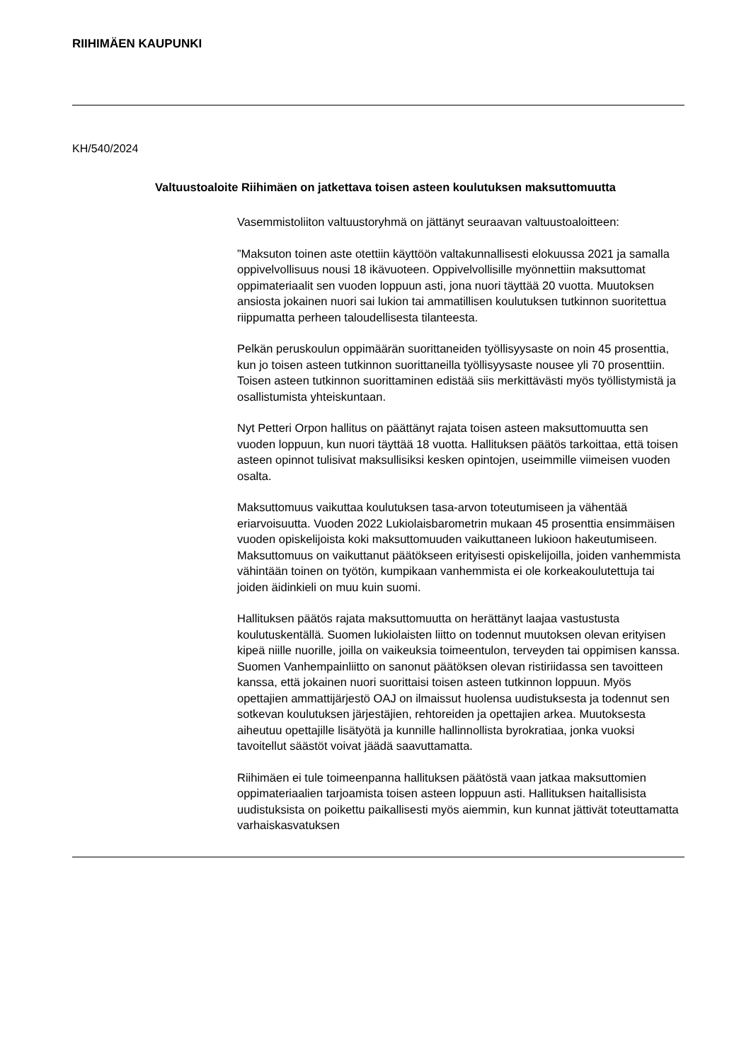RIIHIMÄEN KAUPUNKI
KH/540/2024
Valtuustoaloite Riihimäen on jatkettava toisen asteen koulutuksen maksuttomuutta
Vasemmistoliiton valtuustoryhmä on jättänyt seuraavan valtuustoaloitteen:
”Maksuton toinen aste otettiin käyttöön valtakunnallisesti elokuussa 2021 ja samalla oppivelvollisuus nousi 18 ikävuoteen. Oppivelvollisille myönnettiin maksuttomat oppimateriaalit sen vuoden loppuun asti, jona nuori täyttää 20 vuotta. Muutoksen ansiosta jokainen nuori sai lukion tai ammatillisen koulutuksen tutkinnon suoritettua riippumatta perheen taloudellisesta tilanteesta.
Pelkän peruskoulun oppimäärän suorittaneiden työllisyysaste on noin 45 prosenttia, kun jo toisen asteen tutkinnon suorittaneilla työllisyysaste nousee yli 70 prosenttiin. Toisen asteen tutkinnon suorittaminen edistää siis merkittävästi myös työllistymistä ja osallistumista yhteiskuntaan.
Nyt Petteri Orpon hallitus on päättänyt rajata toisen asteen maksuttomuutta sen vuoden loppuun, kun nuori täyttää 18 vuotta. Hallituksen päätös tarkoittaa, että toisen asteen opinnot tulisivat maksullisiksi kesken opintojen, useimmille viimeisen vuoden osalta.
Maksuttomuus vaikuttaa koulutuksen tasa-arvon toteutumiseen ja vähentää eriarvoisuutta. Vuoden 2022 Lukiolaisbarometrin mukaan 45 prosenttia ensimmäisen vuoden opiskelijoista koki maksuttomuuden vaikuttaneen lukioon hakeutumiseen. Maksuttomuus on vaikuttanut päätökseen erityisesti opiskelijoilla, joiden vanhemmista vähintään toinen on työtön, kumpikaan vanhemmista ei ole korkeakoulutettuja tai joiden äidinkieli on muu kuin suomi.
Hallituksen päätös rajata maksuttomuutta on herättänyt laajaa vastustusta koulutuskentällä. Suomen lukiolaisten liitto on todennut muutoksen olevan erityisen kipeä niille nuorille, joilla on vaikeuksia toimeentulon, terveyden tai oppimisen kanssa. Suomen Vanhempainliitto on sanonut päätöksen olevan ristiriidassa sen tavoitteen kanssa, että jokainen nuori suorittaisi toisen asteen tutkinnon loppuun. Myös opettajien ammattijärjestö OAJ on ilmaissut huolensa uudistuksesta ja todennut sen sotkevan koulutuksen järjestäjien, rehtoreiden ja opettajien arkea. Muutoksesta aiheutuu opettajille lisätyötä ja kunnille hallinnollista byrokratiaa, jonka vuoksi tavoitellut säästöt voivat jäädä saavuttamatta.
Riihimäen ei tule toimeenpanna hallituksen päätöstä vaan jatkaa maksuttomien oppimateriaalien tarjoamista toisen asteen loppuun asti. Hallituksen haitallisista uudistuksista on poikettu paikallisesti myös aiemmin, kun kunnat jättivät toteuttamatta varhaiskasvatuksen